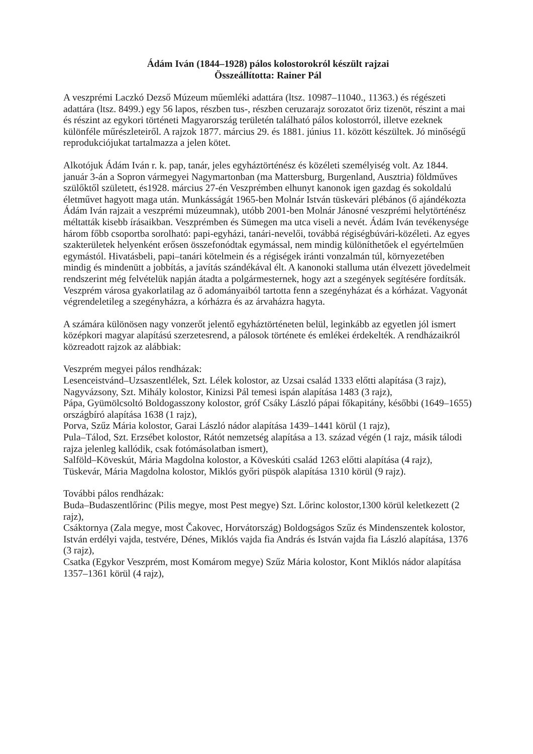Ádám Iván (1844–1928) pálos kolostorokról készült rajzai
Összeállította: Rainer Pál
A veszprémi Laczkó Dezső Múzeum műemléki adattára (ltsz. 10987–11040., 11363.) és régészeti adattára (ltsz. 8499.) egy 56 lapos, részben tus-, részben ceruzarajz sorozatot őriz tizenöt, részint a mai és részint az egykori történeti Magyarország területén található pálos kolostorról, illetve ezeknek különféle műrészleteiről. A rajzok 1877. március 29. és 1881. június 11. között készültek. Jó minőségű reprodukciójukat tartalmazza a jelen kötet.
Alkotójuk Ádám Iván r. k. pap, tanár, jeles egyháztörténész és közéleti személyiség volt. Az 1844. január 3-án a Sopron vármegyei Nagymartonban (ma Mattersburg, Burgenland, Ausztria) földműves szülőktől született, és1928. március 27-én Veszprémben elhunyt kanonok igen gazdag és sokoldalú életművet hagyott maga után. Munkásságát 1965-ben Molnár István tüskevári plébános (ő ajándékozta Ádám Iván rajzait a veszprémi múzeumnak), utóbb 2001-ben Molnár Jánosné veszprémi helytörténész méltatták kisebb írásaikban. Veszprémben és Sümegen ma utca viseli a nevét. Ádám Iván tevékenysége három főbb csoportba sorolható: papi-egyházi, tanári-nevelői, továbbá régiségbúvári-közéleti. Az egyes szakterületek helyenként erősen összefonódtak egymással, nem mindig különíthetőek el egyértelműen egymástól. Hivatásbeli, papi–tanári kötelmein és a régiségek iránti vonzalmán túl, környezetében mindig és mindenütt a jobbítás, a javítás szándékával élt. A kanonoki stalluma után élvezett jövedelmeit rendszerint még felvételük napján átadta a polgármesternek, hogy azt a szegények segítésére fordítsák. Veszprém városa gyakorlatilag az ő adományaiból tartotta fenn a szegényházat és a kórházat. Vagyonát végrendeletileg a szegényházra, a kórházra és az árvaházra hagyta.
A számára különösen nagy vonzerőt jelentő egyháztörténeten belül, leginkább az egyetlen jól ismert középkori magyar alapítású szerzetesrend, a pálosok története és emlékei érdekelték. A rendházaikról közreadott rajzok az alábbiak:
Veszprém megyei pálos rendházak:
Lesenceistvánd–Uzsaszentlélek, Szt. Lélek kolostor, az Uzsai család 1333 előtti alapítása (3 rajz),
Nagyvázsony, Szt. Mihály kolostor, Kinizsi Pál temesi ispán alapítása 1483 (3 rajz),
Pápa, Gyümölcsoltó Boldogasszony kolostor, gróf Csáky László pápai főkapitány, későbbi (1649–1655) országbíró alapítása 1638 (1 rajz),
Porva, Szűz Mária kolostor, Garai László nádor alapítása 1439–1441 körül (1 rajz),
Pula–Tálod, Szt. Erzsébet kolostor, Rátót nemzetség alapítása a 13. század végén (1 rajz, másik tálodi rajza jelenleg kallódik, csak fotómásolatban ismert),
Salföld–Köveskút, Mária Magdolna kolostor, a Köveskúti család 1263 előtti alapítása (4 rajz),
Tüskevár, Mária Magdolna kolostor, Miklós győri püspök alapítása 1310 körül (9 rajz).
További pálos rendházak:
Buda–Budaszentlőrinc (Pilis megye, most Pest megye) Szt. Lőrinc kolostor,1300 körül keletkezett (2 rajz),
Csáktornya (Zala megye, most Čakovec, Horvátország) Boldogságos Szűz és Mindenszentek kolostor, István erdélyi vajda, testvére, Dénes, Miklós vajda fia András és István vajda fia László alapítása, 1376 (3 rajz),
Csatka (Egykor Veszprém, most Komárom megye) Szűz Mária kolostor, Kont Miklós nádor alapítása 1357–1361 körül (4 rajz),